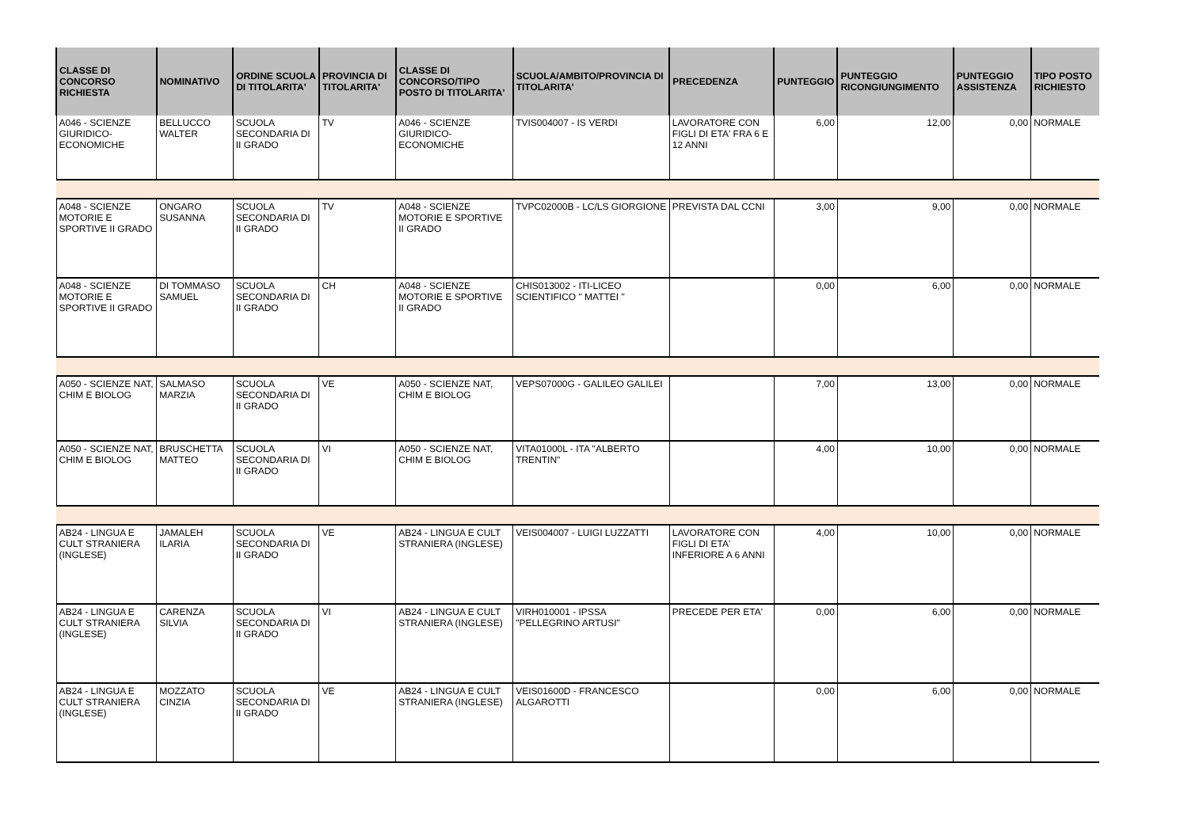| CLASSE DI CONCORSO RICHIESTA | NOMINATIVO | ORDINE SCUOLA DI TITOLARITA' | PROVINCIA DI TITOLARITA' | CLASSE DI CONCORSO/TIPO POSTO DI TITOLARITA' | SCUOLA/AMBITO/PROVINCIA DI TITOLARITA' | PRECEDENZA | PUNTEGGIO | PUNTEGGIO RICONGIUNGIMENTO | PUNTEGGIO ASSISTENZA | TIPO POSTO RICHIESTO |
| --- | --- | --- | --- | --- | --- | --- | --- | --- | --- | --- |
| A046 - SCIENZE GIURIDICO-ECONOMICHE | BELLUCCO WALTER | SCUOLA SECONDARIA DI II GRADO | TV | A046 - SCIENZE GIURIDICO-ECONOMICHE | TVIS004007 - IS VERDI | LAVORATORE CON FIGLI DI ETA' FRA 6 E 12 ANNI | 6,00 | 12,00 | 0,00 | NORMALE |
| A048 - SCIENZE MOTORIE E SPORTIVE II GRADO | ONGARO SUSANNA | SCUOLA SECONDARIA DI II GRADO | TV | A048 - SCIENZE MOTORIE E SPORTIVE II GRADO | TVPC02000B - LC/LS GIORGIONE | PREVISTA DAL CCNI | 3,00 | 9,00 | 0,00 | NORMALE |
| A048 - SCIENZE MOTORIE E SPORTIVE II GRADO | DI TOMMASO SAMUEL | SCUOLA SECONDARIA DI II GRADO | CH | A048 - SCIENZE MOTORIE E SPORTIVE II GRADO | CHIS013002 - ITI-LICEO SCIENTIFICO " MATTEI " | | 0,00 | 6,00 | 0,00 | NORMALE |
| A050 - SCIENZE NAT, CHIM E BIOLOG | SALMASO MARZIA | SCUOLA SECONDARIA DI II GRADO | VE | A050 - SCIENZE NAT, CHIM E BIOLOG | VEPS07000G - GALILEO GALILEI | | 7,00 | 13,00 | 0,00 | NORMALE |
| A050 - SCIENZE NAT, CHIM E BIOLOG | BRUSCHETTA MATTEO | SCUOLA SECONDARIA DI II GRADO | VI | A050 - SCIENZE NAT, CHIM E BIOLOG | VITA01000L - ITA "ALBERTO TRENTIN" | | 4,00 | 10,00 | 0,00 | NORMALE |
| AB24 - LINGUA E CULT STRANIERA (INGLESE) | JAMALEH ILARIA | SCUOLA SECONDARIA DI II GRADO | VE | AB24 - LINGUA E CULT STRANIERA (INGLESE) | VEIS004007 - LUIGI LUZZATTI | LAVORATORE CON FIGLI DI ETA' INFERIORE A 6 ANNI | 4,00 | 10,00 | 0,00 | NORMALE |
| AB24 - LINGUA E CULT STRANIERA (INGLESE) | CARENZA SILVIA | SCUOLA SECONDARIA DI II GRADO | VI | AB24 - LINGUA E CULT STRANIERA (INGLESE) | VIRH010001 - IPSSA "PELLEGRINO ARTUSI" | PRECEDE PER ETA' | 0,00 | 6,00 | 0,00 | NORMALE |
| AB24 - LINGUA E CULT STRANIERA (INGLESE) | MOZZATO CINZIA | SCUOLA SECONDARIA DI II GRADO | VE | AB24 - LINGUA E CULT STRANIERA (INGLESE) | VEIS01600D - FRANCESCO ALGAROTTI | | 0,00 | 6,00 | 0,00 | NORMALE |